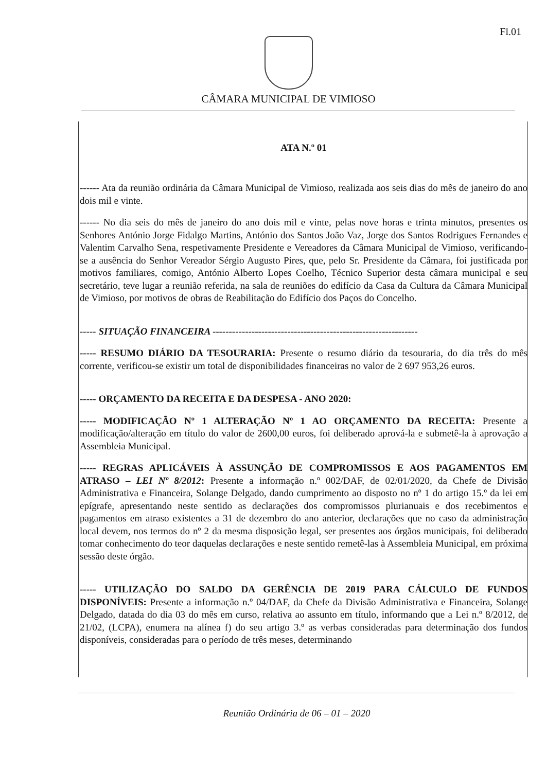Fl.01
CÂMARA MUNICIPAL DE VIMIOSO
ATA N.º 01
------ Ata da reunião ordinária da Câmara Municipal de Vimioso, realizada aos seis dias do mês de janeiro do ano dois mil e vinte.
------ No dia seis do mês de janeiro do ano dois mil e vinte, pelas nove horas e trinta minutos, presentes os Senhores António Jorge Fidalgo Martins, António dos Santos João Vaz, Jorge dos Santos Rodrigues Fernandes e Valentim Carvalho Sena, respetivamente Presidente e Vereadores da Câmara Municipal de Vimioso, verificando-se a ausência do Senhor Vereador Sérgio Augusto Pires, que, pelo Sr. Presidente da Câmara, foi justificada por motivos familiares, comigo, António Alberto Lopes Coelho, Técnico Superior desta câmara municipal e seu secretário, teve lugar a reunião referida, na sala de reuniões do edifício da Casa da Cultura da Câmara Municipal de Vimioso, por motivos de obras de Reabilitação do Edifício dos Paços do Concelho.
----- SITUAÇÃO FINANCEIRA ---------------------------------------------------------------
----- RESUMO DIÁRIO DA TESOURARIA: Presente o resumo diário da tesouraria, do dia três do mês corrente, verificou-se existir um total de disponibilidades financeiras no valor de 2 697 953,26 euros.
----- ORÇAMENTO DA RECEITA E DA DESPESA - ANO 2020:
----- MODIFICAÇÃO Nº 1 ALTERAÇÃO Nº 1 AO ORÇAMENTO DA RECEITA: Presente a modificação/alteração em título do valor de 2600,00 euros, foi deliberado aprová-la e submetê-la à aprovação a Assembleia Municipal.
----- REGRAS APLICÁVEIS À ASSUNÇÃO DE COMPROMISSOS E AOS PAGAMENTOS EM ATRASO – LEI Nº 8/2012: Presente a informação n.º 002/DAF, de 02/01/2020, da Chefe de Divisão Administrativa e Financeira, Solange Delgado, dando cumprimento ao disposto no nº 1 do artigo 15.º da lei em epígrafe, apresentando neste sentido as declarações dos compromissos plurianuais e dos recebimentos e pagamentos em atraso existentes a 31 de dezembro do ano anterior, declarações que no caso da administração local devem, nos termos do nº 2 da mesma disposição legal, ser presentes aos órgãos municipais, foi deliberado tomar conhecimento do teor daquelas declarações e neste sentido remetê-las à Assembleia Municipal, em próxima sessão deste órgão.
----- UTILIZAÇÃO DO SALDO DA GERÊNCIA DE 2019 PARA CÁLCULO DE FUNDOS DISPONÍVEIS: Presente a informação n.º 04/DAF, da Chefe da Divisão Administrativa e Financeira, Solange Delgado, datada do dia 03 do mês em curso, relativa ao assunto em título, informando que a Lei n.º 8/2012, de 21/02, (LCPA), enumera na alínea f) do seu artigo 3.º as verbas consideradas para determinação dos fundos disponíveis, consideradas para o período de três meses, determinando
Reunião Ordinária de 06 – 01 – 2020